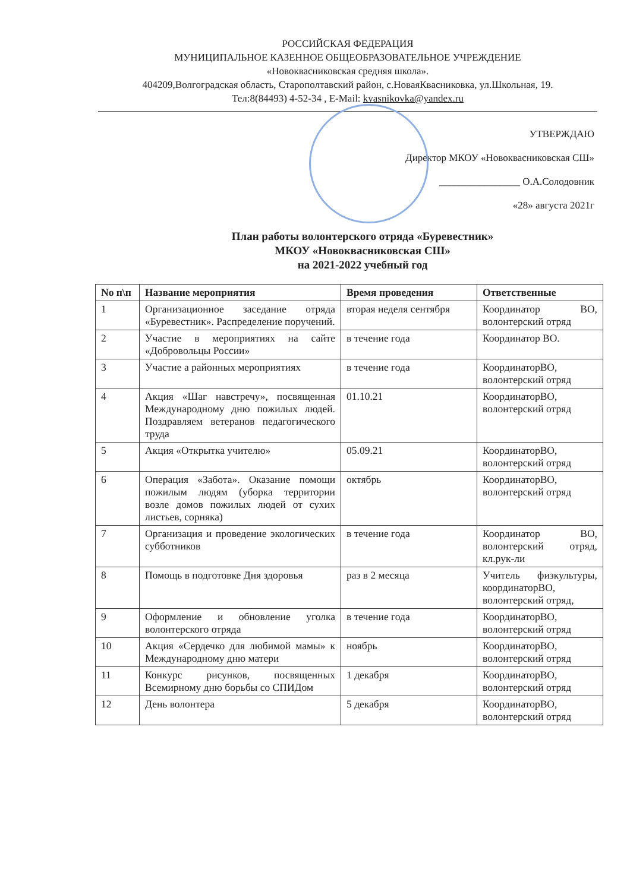РОССИЙСКАЯ ФЕДЕРАЦИЯ
МУНИЦИПАЛЬНОЕ КАЗЕННОЕ ОБЩЕОБРАЗОВАТЕЛЬНОЕ УЧРЕЖДЕНИЕ
«Новоквасниковская средняя школа».
404209,Волгоградская область, Старополтавский район, с.НоваяКвасниковка, ул.Школьная, 19.
Тел:8(84493) 4-52-34 , E-Mail: kvasnikovka@yandex.ru
УТВЕРЖДАЮ
Директор МКОУ «Новоквасниковская СШ»
________________ О.А.Солодовник
«28» августа 2021г
План работы волонтерского отряда «Буревестник»
МКОУ «Новоквасниковская СШ»
на 2021-2022 учебный год
| No п\п | Название мероприятия | Время проведения | Ответственные |
| --- | --- | --- | --- |
| 1 | Организационное заседание отряда «Буревестник». Распределение поручений. | вторая неделя сентября | Координатор ВО, волонтерский отряд |
| 2 | Участие в мероприятиях на сайте «Добровольцы России» | в течение года | Координатор ВО. |
| 3 | Участие а районных мероприятиях | в течение года | КоординаторВО, волонтерский отряд |
| 4 | Акция «Шаг навстречу», посвященная Международному дню пожилых людей. Поздравляем ветеранов педагогического труда | 01.10.21 | КоординаторВО, волонтерский отряд |
| 5 | Акция «Открытка учителю» | 05.09.21 | КоординаторВО, волонтерский отряд |
| 6 | Операция «Забота». Оказание помощи пожилым людям (уборка территории возле домов пожилых людей от сухих листьев, сорняка) | октябрь | КоординаторВО, волонтерский отряд |
| 7 | Организация и проведение экологических субботников | в течение года | Координатор ВО, волонтерский отряд, кл.рук-ли |
| 8 | Помощь в подготовке Дня здоровья | раз в 2 месяца | Учитель физкультуры, координаторВО, волонтерский отряд, |
| 9 | Оформление и обновление уголка волонтерского отряда | в течение года | КоординаторВО, волонтерский отряд |
| 10 | Акция «Сердечко для любимой мамы» к Международному дню матери | ноябрь | КоординаторВО, волонтерский отряд |
| 11 | Конкурс рисунков, посвященных Всемирному дню борьбы со СПИДом | 1 декабря | КоординаторВО, волонтерский отряд |
| 12 | День волонтера | 5 декабря | КоординаторВО, волонтерский отряд |